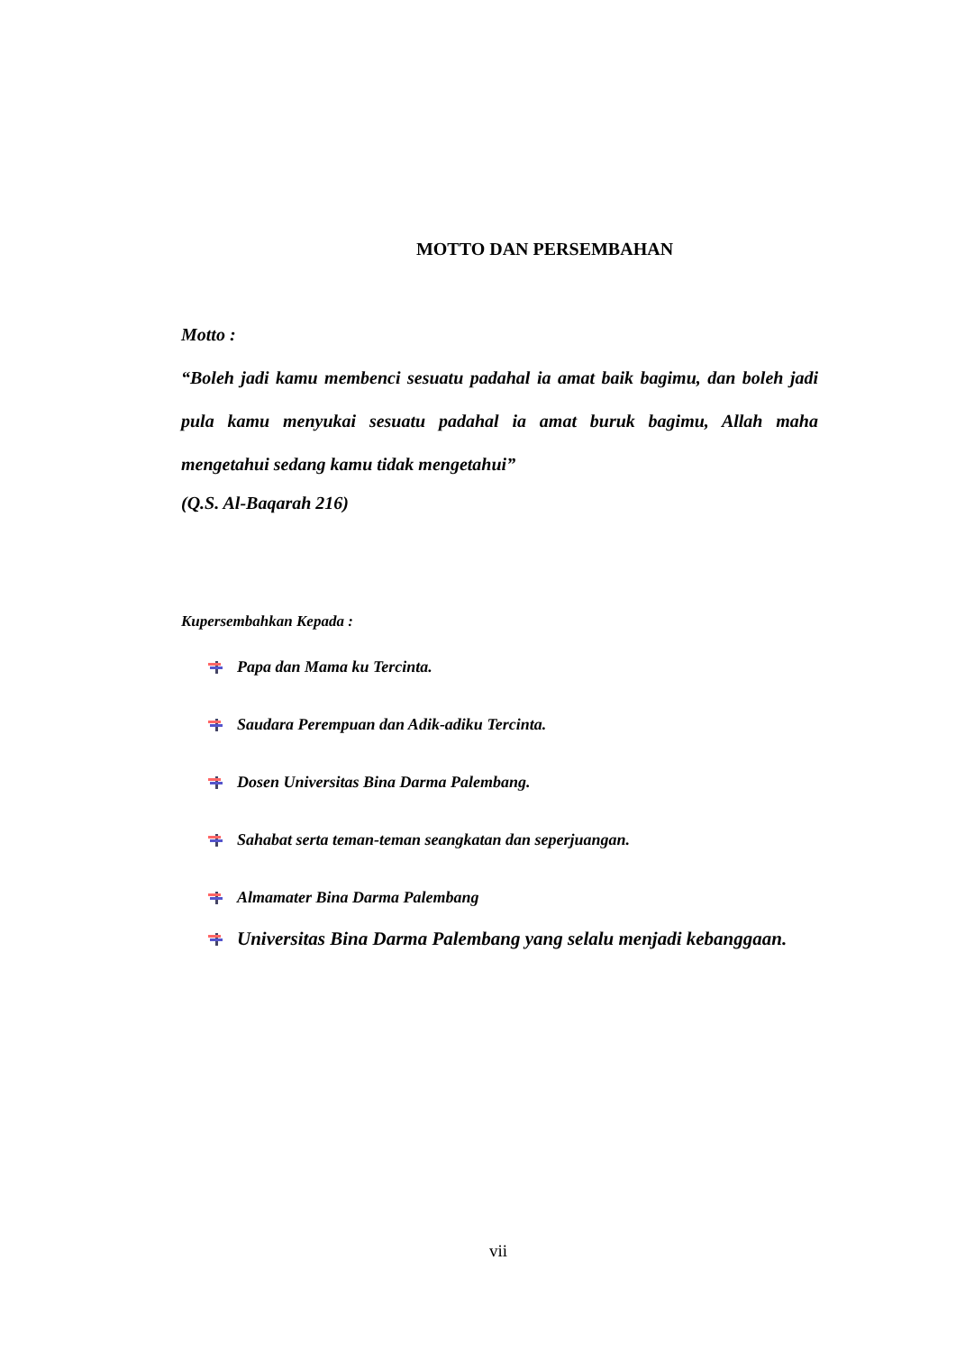MOTTO DAN PERSEMBAHAN
Motto :
“Boleh jadi kamu membenci sesuatu padahal ia amat baik bagimu, dan boleh jadi pula kamu menyukai sesuatu padahal ia amat buruk bagimu, Allah maha mengetahui sedang kamu tidak mengetahui”
(Q.S. Al-Baqarah 216)
Kupersembahkan Kepada :
Papa dan Mama ku Tercinta.
Saudara Perempuan dan Adik-adiku Tercinta.
Dosen Universitas Bina Darma Palembang.
Sahabat serta teman-teman seangkatan dan seperjuangan.
Almamater Bina Darma Palembang
Universitas Bina Darma Palembang yang selalu menjadi kebanggaan.
vii